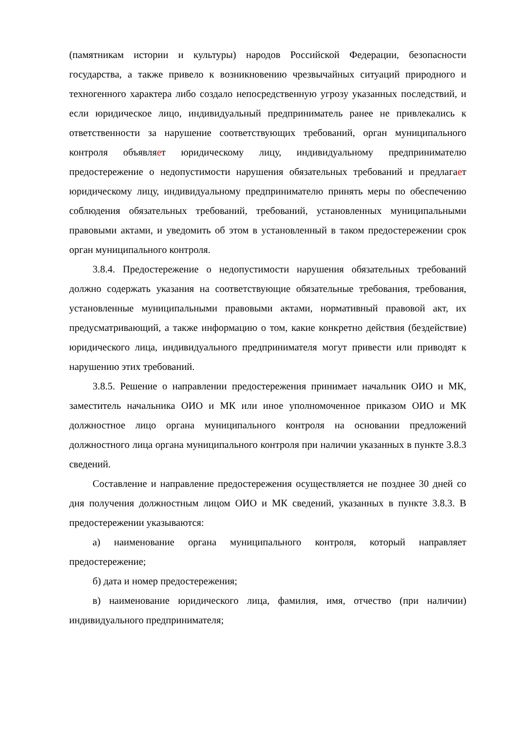(памятникам истории и культуры) народов Российской Федерации, безопасности государства, а также привело к возникновению чрезвычайных ситуаций природного и техногенного характера либо создало непосредственную угрозу указанных последствий, и если юридическое лицо, индивидуальный предприниматель ранее не привлекались к ответственности за нарушение соответствующих требований, орган муниципального контроля объявляет юридическому лицу, индивидуальному предпринимателю предостережение о недопустимости нарушения обязательных требований и предлагает юридическому лицу, индивидуальному предпринимателю принять меры по обеспечению соблюдения обязательных требований, требований, установленных муниципальными правовыми актами, и уведомить об этом в установленный в таком предостережении срок орган муниципального контроля.
3.8.4. Предостережение о недопустимости нарушения обязательных требований должно содержать указания на соответствующие обязательные требования, требования, установленные муниципальными правовыми актами, нормативный правовой акт, их предусматривающий, а также информацию о том, какие конкретно действия (бездействие) юридического лица, индивидуального предпринимателя могут привести или приводят к нарушению этих требований.
3.8.5. Решение о направлении предостережения принимает начальник ОИО и МК, заместитель начальника ОИО и МК или иное уполномоченное приказом ОИО и МК должностное лицо органа муниципального контроля на основании предложений должностного лица органа муниципального контроля при наличии указанных в пункте 3.8.3 сведений.
Составление и направление предостережения осуществляется не позднее 30 дней со дня получения должностным лицом ОИО и МК сведений, указанных в пункте 3.8.3. В предостережении указываются:
а) наименование органа муниципального контроля, который направляет предостережение;
б) дата и номер предостережения;
в) наименование юридического лица, фамилия, имя, отчество (при наличии) индивидуального предпринимателя;